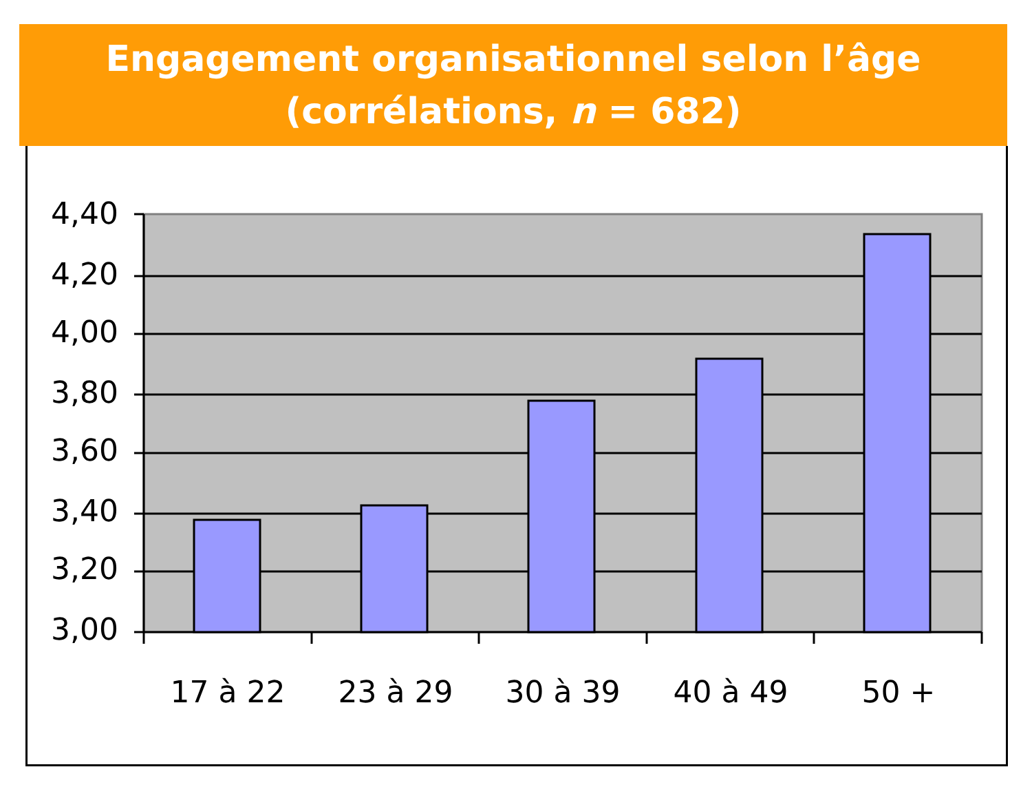Engagement organisationnel selon l’âge
(corrélations, n = 682)
4,40
4,20
4,00
3,80
3,60
3,40
3,20
3,00
17 à 22
23 à 29
30 à 39
40 à 49
50 +